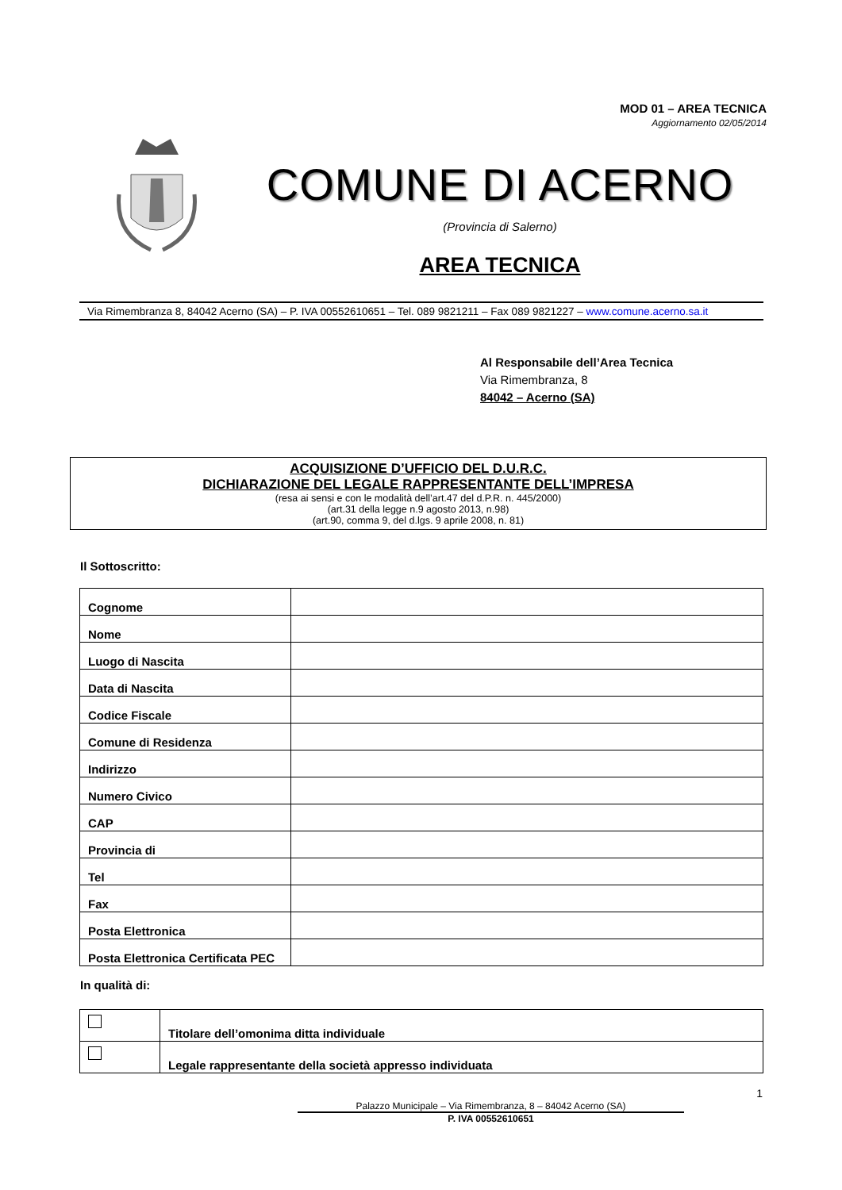MOD 01 – AREA TECNICA
Aggiornamento 02/05/2014
COMUNE DI ACERNO
(Provincia di Salerno)
AREA TECNICA
Via Rimembranza 8, 84042 Acerno (SA) – P. IVA 00552610651 – Tel. 089 9821211 – Fax 089 9821227 – www.comune.acerno.sa.it
Al Responsabile dell’Area Tecnica
Via Rimembranza, 8
84042 – Acerno (SA)
ACQUISIZIONE D’UFFICIO DEL D.U.R.C.
DICHIARAZIONE DEL LEGALE RAPPRESENTANTE DELL’IMPRESA
(resa ai sensi e con le modalità dell’art.47 del d.P.R. n. 445/2000)
(art.31 della legge n.9 agosto 2013, n.98)
(art.90, comma 9, del d.lgs. 9 aprile 2008, n. 81)
Il Sottoscritto:
| Cognome | |
| Nome | |
| Luogo di Nascita | |
| Data di Nascita | |
| Codice Fiscale | |
| Comune di Residenza | |
| Indirizzo | |
| Numero Civico | |
| CAP | |
| Provincia di | |
| Tel | |
| Fax | |
| Posta Elettronica | |
| Posta Elettronica Certificata PEC | |
In qualità di:
| | Titolare dell’omonima ditta individuale |
| | Legale rappresentante della società appresso individuata |
1
Palazzo Municipale – Via Rimembranza, 8 – 84042 Acerno (SA)
P. IVA 00552610651